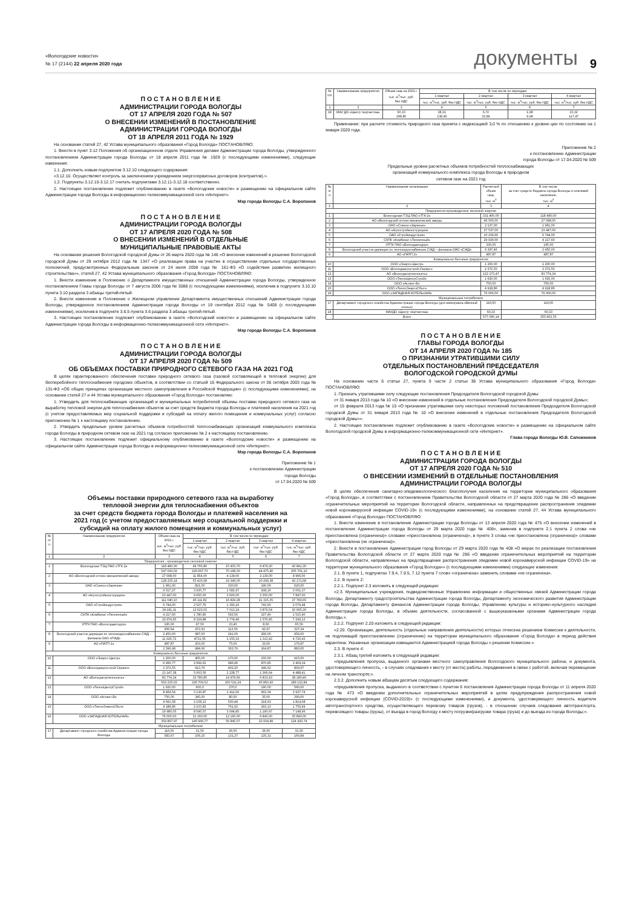«Вологодские новости»
№ 17 (2144) 22 апреля 2020 года
документы 9
П О С Т А Н О В Л Е Н И Е
АДМИНИСТРАЦИИ ГОРОДА ВОЛОГДЫ
ОТ 17 АПРЕЛЯ 2020 ГОДА № 507
О ВНЕСЕНИИ ИЗМЕНЕНИЙ В ПОСТАНОВЛЕНИЕ
АДМИНИСТРАЦИИ ГОРОДА ВОЛОГДЫ
ОТ 18 АПРЕЛЯ 2011 ГОДА № 1929
На основании статей 27, 42 Устава муниципального образования «Город Вологда» ПОСТАНОВЛЯЮ:
1. Внести в пункт 3.12 Положения об организационном отделе Управления делами Администрации города Вологды, утвержденного постановлением Администрации города Вологды от 18 апреля 2011 года № 1929 (с последующими изменениями), следующие изменения:
1.1. Дополнить новым подпунктом 3.12.10 следующего содержания:
«3.12.10. Осуществляет контроль за заключением учреждением энергосервисных договоров (контрактов).».
1.2. Подпункты 3.12.10-3.12.17 считать подпунктами 3.12.11-3.12.18 соответственно.
2. Настоящее постановление подлежит опубликованию в газете «Вологодские новости» и размещению на официальном сайте Администрации города Вологды в информационно-телекоммуникационной сети «Интернет».
Мэр города Вологды С.А. Воропанов
П О С Т А Н О В Л Е Н И Е
АДМИНИСТРАЦИИ ГОРОДА ВОЛОГДЫ
ОТ 17 АПРЕЛЯ 2020 ГОДА № 508
О ВНЕСЕНИИ ИЗМЕНЕНИЙ В ОТДЕЛЬНЫЕ
МУНИЦИПАЛЬНЫЕ ПРАВОВЫЕ АКТЫ
На основании решения Вологодской городской Думы от 26 марта 2020 года № 146 «О внесении изменений в решение Вологодской городской Думы от 29 октября 2012 года № 1347 «О реализации права на участие в осуществлении отдельных государственных полномочий, предусмотренных Федеральным законом от 24 июля 2008 года № 161-ФЗ «О содействии развитию жилищного строительства»», статей 27, 42 Устава муниципального образования «Город Вологда» ПОСТАНОВЛЯЮ:
1. Внести изменение в Положение о Департаменте имущественных отношений Администрации города Вологды, утвержденное постановлением Главы города Вологды от 7 августа 2006 года № 3088 (с последующими изменениями), исключив в подпункте 3.10.10 пункта 3.10 раздела 3 абзацы третий-пятый.
2. Внести изменение в Положение о Жилищном управлении Департамента имущественных отношений Администрации города Вологды, утвержденное постановлением Администрации города Вологды от 19 сентября 2012 года № 5408 (с последующими изменениями), исключив в подпункте 3.6.5 пункта 3.6 раздела 3 абзацы третий-пятый.
3. Настоящее постановление подлежит опубликованию в газете «Вологодский новости» и размещению на официальном сайте Администрации города Вологды в информационно-телекоммуникационной сети «Интернет».
Мэр города Вологды С.А. Воропанов
П О С Т А Н О В Л Е Н И Е
АДМИНИСТРАЦИИ ГОРОДА ВОЛОГДЫ
ОТ 17 АПРЕЛЯ 2020 ГОДА № 509
ОБ ОБЪЕМАХ ПОСТАВКИ ПРИРОДНОГО СЕТЕВОГО ГАЗА НА 2021 ГОД
В целях гарантированного обеспечения поставки природного сетевого газа (газовой составляющей в тепловой энергии) для бесперебойного теплоснабжения городских объектов, в соответствии со статьей 16 Федерального закона от 06 октября 2003 года № 131-ФЗ «Об общих принципах организации местного самоуправления в Российской Федерации» (с последующими изменениями), на основании статей 27 и 44 Устава муниципального образования «Город Вологда» постановляю:
1. Утвердить для теплоснабжающих организаций и муниципальных потребителей объемы поставки природного сетевого газа на выработку тепловой энергии для теплоснабжения объектов за счет средств бюджета города Вологды и платежей населения на 2021 год (с учетом предоставляемых мер социальной поддержки и субсидий на оплату жилого помещения и коммунальных услуг) согласно приложению № 1 к настоящему постановлению.
2. Утвердить предельные уровни расчетных объемов потребностей теплоснабжающих организаций коммунального комплекса города Вологды в природном сетевом газе на 2021 год согласно приложению № 2 к настоящему постановлению.
3. Настоящее постановление подлежит официальному опубликованию в газете «Вологодские новости» и размещению на официальном сайте Администрации города Вологды в информационно-телекоммуникационной сети «Интернет».
Мэр города Вологды С.А. Воропанов
Приложение № 1
к постановлению Администрации
города Вологды
от 17.04.2020 № 509
Объемы поставки природного сетевого газа на выработку
тепловой энергии для теплоснабжения объектов
за счет средств бюджета города Вологды и платежей населения на
2021 год (с учетом предоставляемых мер социальной поддержки и
субсидий на оплату жилого помещения и коммунальных услуг)
| № п/п | Наименование предприятия | Объем газа на 2021 г. тыс. м<sup>3</sup>/тыс. руб. без НДС | В том числе по периодам: | | | |
| --- | --- | --- | --- | --- | --- | --- |
| | | | 1 квартал | 2 квартал | 3 квартал | 4 квартал |
| | | | тыс. м<sup>3</sup>/тыс. руб. без НДС | тыс. м<sup>3</sup>/тыс. руб. без НДС | тыс. м<sup>3</sup>/тыс. руб. без НДС | тыс. м<sup>3</sup>/тыс. руб. без НДС |
| 1 | 2 | 3 | 4 | 5 | 6 | 7 |
| Предприятия - производители тепловой энергии | | | | | | |
| 1 | Вологодская ТЭЦ ПАО «ТГК-2» | 118 490,00 | 49 765,80 | 15 403,70 | 9 479,20 | 43 841,30 |
| | | 547 043,02 | 226 697,70 | 70 168,30 | 44 475,90 | 205 701,10 |
| 2 | АО «Вологодский оптико-механический завод» | 27 098,00 | 11 854,00 | 4 139,00 | 2 139,00 | 8 966,00 |
| | | 128 235,14 | 55 415,08 | 19 349,00 | 10 299,38 | 43 171,68 |
| 3 | ОАО «Совхоз «Заречье» | 1 961,00 | 821,00 | 330,00 | 190,00 | 620,00 |
| | | 9 517,27 | 3 935,77 | 1 581,97 | 938,16 | 3 061,37 |
| 4 | АО «Агростройконструкция» | 23 447,00 | 9 650,00 | 3 600,00 | 2 350,00 | 7 847,00 |
| | | 111 040,10 | 45 111,82 | 16 829,28 | 11 315,35 | 37 783,65 |
| 5 | ОАО «Стройиндустрия» | 6 744,00 | 2 527,76 | 1 393,16 | 743,60 | 2 079,48 |
| | | 34 181,11 | 12 623,03 | 7 013,24 | 3 879,54 | 10 665,30 |
| 6 | СХПК «Комбинат «Тепличный» | 4 217,60 | 1 780,80 | 593,50 | 327,40 | 1 515,90 |
| | | 19 974,95 | 8 324,88 | 2 774,49 | 1 576,45 | 7 299,13 |
| 7 | УПТК ПАО «Вологодавтодор» | 195,00 | 97,50 | 23,40 | 8,60 | 65,50 |
| | | 956,64 | 472,93 | 113,50 | 42,97 | 327,24 |
| 8 | Вологодский участок дирекции по тепловодоснабжению СЖД - филиала ОАО «РЖД» | 2 450,00 | 987,00 | 241,00 | 266,00 | 956,00 |
| | | 11 920,72 | 4731,55 | 1 155,32 | 1 313,42 | 4 720,43 |
| 9 | АО «ПАТП 2» | 487,87 | 203,00 | 75,00 | 33,00 | 176,87 |
| | | 2 396,98 | 984,66 | 363,79 | 164,87 | 883,65 |
| Коммунально-бытовые предприятия | | | | | | |
| 10 | ООО «Энерго-Центр» | 1 200,00 | 465,00 | 170,00 | 150,00 | 415,00 |
| | | 6 966,77 | 2 699,62 | 986,96 | 870,85 | 2 409,34 |
| 11 | ООО «Вологдаагрострой-Сервис» | 2 372,55 | 913,76 | 402,20 | 246,62 | 809,97 |
| | | 13 147,38 | 5 063,56 | 2 228,77 | 1 366,64 | 4 488,41 |
| 12 | АО «Вологдагортеплосеть» | 83 774,34 | 33 780,85 | 14 979,66 | 6 833,43 | 28 180,40 |
| | | 562 225,03 | 226 709,52 | 100 531,24 | 45 860,43 | 189 123,84 |
| 13 | ООО «ТеплоЦентрСтрой» | 1 620,00 | 600,0 | 270,0 | 190,00 | 560,00 |
| | | 8 469,54 | 3 136,87 | 1 411,59 | 993,34 | 2 927,74 |
| 14 | ООО «Аспект-В» | 750,00 | 345,00 | 80,00 | 35,00 | 290,00 |
| | | 4 691,58 | 2 158,13 | 500,44 | 218,93 | 1 814,08 |
| 15 | ООО «ТеплоЭнергоСбыт» | 4 188,86 | 2 103,82 | 761,92 | 293,13 | 1 759,99 |
| | | 19 980,05 | 8 545,57 | 3 094,85 | 1 190,67 | 7 148,96 |
| 16 | ООО «ЗАПАДНАЯ КОТЕЛЬНАЯ» | 76 000,00 | 31 160,00 | 12 160,00 | 6 840,00 | 25 840,00 |
| | | 359 867,97 | 145 666,77 | 56 845,57 | 32 934,89 | 124 420,74 |
| Муниципальные потребители | | | | | | |
| 17 | Департамент городского хозяйства Администрации города Вологды | 116,00 | 31,50 | 26,50 | 26,50 | 31,50 |
| | | 583,67 | 156,15 | 131,37 | 135,31 | 160,84 |
| № п/п | Наименование предприятия | Объем газа на 2021 г. тыс. м<sup>3</sup>/тыс. руб. без НДС | В том числе по периодам: | | | |
| --- | --- | --- | --- | --- | --- | --- |
| | | | 1 квартал | 2 квартал | 3 квартал | 4 квартал |
| | | | тыс. м<sup>3</sup>/тыс. руб. без НДС | тыс. м<sup>3</sup>/тыс. руб. без НДС | тыс. м<sup>3</sup>/тыс. руб. без НДС | тыс. м<sup>3</sup>/тыс. руб. без НДС |
| 1 | 2 | 3 | 4 | 5 | 6 | 7 |
| 18 | МАУ ДО «Центр творчества» | 60,33 298,80 | 28,31 138,46 | 6,72 32,89 | 1,98 9,98 | 23,32 117,47 |
Примечание: при расчете стоимость природного газа принята с индексацией 3,0 % по отношению к уровню цен по состоянию на 1 января 2020 года.
Приложение № 2
к постановлению Администрации
города Вологды от 17.04.2020 № 509
Предельные уровни расчетных объемов потребностей теплоснабжающих
организаций коммунального комплекса города Вологды в природном
сетевом газе на 2021 год
| № п/п | Наименование организации | Расчетный объем газа, тыс. м<sup>3</sup> | В том числе: за счет средств бюджета города Вологды и платежей населения, тыс. м<sup>3</sup> |
| --- | --- | --- | --- |
| 1 | 2 | 3 | 4 |
| Предприятия-производители тепловой энергии | | | |
| 1 | Вологодская ТЭЦ ПАО «ТГК-2» | 331 400,00 | 118 490,00 |
| 2 | АО «Вологодский оптико-механический завод» | 46 500,00 | 27 098,00 |
| 3 | ОАО «Совхоз «Заречье» | 2 137,00 | 1 961,00 |
| 4 | АО «Агростройконструкция» | 27 537,00 | 23 447,00 |
| 5 | ОАО «Стройиндустрия» | 10 159,60 | 6 744,00 |
| 6 | СХПК «Комбинат «Тепличный» | 29 930,00 | 4 217,60 |
| 7 | УПТК ПАО «Вологдавтодор» | 330,00 | 195,00 |
| 8 | Вологодский участок дирекции по тепловодоснабжению СЖД – филиала ОАО «СЖД» | 9 397,46 | 2 450,00 |
| 9 | АО «ПАТП 2» | 487,87 | 487,87 |
| Коммунально-бытовые предприятия | | | |
| 10 | ООО «Энерго-Центр» | 1 200,00 | 1 200,00 |
| 11 | ООО «Вологдаагрострой-Сервис» | 2 372,55 | 2 372,55 |
| 12 | АО «Вологдагортеплосеть» | 122 173,47 | 83 774,34 |
| 13 | ООО «ТеплоЦентрСтрой» | 1 620,00 | 1 620,00 |
| 14 | ООО «Аспект-В» | 750,00 | 750,00 |
| 15 | ООО «ТеплоЭнергоСбыт» | 4 918,86 | 4 918,86 |
| 16 | ООО «ЗАПАДНАЯ КОТЕЛЬНАЯ» | 76 000,00 | 76 000,00 |
| Муниципальные потребители | | | |
| 17 | Департамент городского хозяйства Администрации города Вологды (для мемориала «Вечный огонь») | 116,00 | 116,00 |
| 18 | МАУДО «Центр творчества» | 60,33 | 60,33 |
| | Всего | 677 090,14 | 355 902,55 |
П О С Т А Н О В Л Е Н И Е
ГЛАВЫ ГОРОДА ВОЛОГДЫ
ОТ 14 АПРЕЛЯ 2020 ГОДА № 185
О ПРИЗНАНИИ УТРАТИВШИМИ СИЛУ
ОТДЕЛЬНЫХ ПОСТАНОВЛЕНИЙ ПРЕДСЕДАТЕЛЯ
ВОЛОГОДСКОЙ ГОРОДСКОЙ ДУМЫ
На основании части 6 статьи 27, пункта 9 части 2 статьи 38 Устава муниципального образования «Город Вологда» ПОСТАНОВЛЯЮ:
1. Признать утратившими силу следующие постановления Председателя Вологодской городской Думы:
от 31 января 2013 года № 10 «О внесении изменений в отдельные постановления Председателя Вологодской городской Думы»;
от 15 февраля 2013 года № 15 «О признании утратившими силу некоторых положений постановления Председателя Вологодской городской Думы от 31 января 2013 года № 10 «О внесении изменений в отдельные постановления Председателя Вологодской городской Думы»».
2. Настоящее постановление подлежит опубликованию в газете «Вологодские новости» и размещению на официальном сайте Вологодской городской Думы в информационно-телекоммуникационной сети «Интернет».
Глава города Вологды Ю.В. Сапожников
П О С Т А Н О В Л Е Н И Е
АДМИНИСТРАЦИИ ГОРОДА ВОЛОГДЫ
ОТ 17 АПРЕЛЯ 2020 ГОДА № 510
О ВНЕСЕНИИ ИЗМЕНЕНИЙ В ОТДЕЛЬНЫЕ ПОСТАНОВЛЕНИЯ
АДМИНИСТРАЦИИ ГОРОДА ВОЛОГДЫ
В целях обеспечения санитарно-эпидемиологического благополучия населения на территории муниципального образования «Город Вологда», в соответствии с постановлением Правительства Вологодской области от 27 марта 2020 года № 286 «О введении ограничительных мероприятий на территории Вологодской области, направленных на предотвращение распространения эпидемии новой коронавирусной инфекции COVID-19» (с последующими изменениями), на основании статей 27, 44 Устава муниципального образования «Город Вологда» ПОСТАНОВЛЯЮ:
1. Внести изменение в постановление Администрации города Вологды от 13 апреля 2020 года № 475 «О внесении изменений в постановление Администрации города Вологды от 29 марта 2020 года № 408», заменив в подпункте 2.1 пункта 2 слова «не приостановлена (ограничена)» словами «приостановлена (ограничена)», в пункте 3 слова «не приостановлена (ограничена)» словами «приостановлена (не ограничена)».
2. Внести в постановление Администрации город Вологды от 29 марта 2020 года № 408 «О мерах по реализации постановления Правительства Вологодской области от 27 марта 2020 года № 286 «О введении ограничительных мероприятий на территории Вологодской области, направленных на предотвращение распространения эпидемии новой коронавирусной инфекции COVID-19» на территории муниципального образования «Город Вологда»» (с последующими изменениями) следующие изменения:
2.1. В пункте 1, подпунктах 7.9.4, 7.9.5, 7.12 пункта 7 слово «ограничена» заменить словами «не ограничена».
2.2. В пункте 2:
2.2.1. Подпункт 2.3 изложить в следующей редакции:
«2.3. Муниципальные учреждения, подведомственные Управлению информации и общественных связей Администрации города Вологды, Департаменту градостроительства Администрации города Вологды, Департаменту экономического развития Администрации города Вологды, Департаменту финансов Администрации города Вологды, Управлению культуры и историко-культурного наследия Администрации города Вологды, в объеме деятельности, согласованной с вышеуказанными органами Администрации города Вологды.».
2.2.2. Подпункт 2.20 изложить в следующей редакции:
«2.20. Организации, деятельность (отдельные направления деятельности) которых отнесена решением Комиссии к деятельности, не подлежащей приостановлению (ограничению) на территории муниципального образования «Город Вологда» в период действия карантина. Указанные организации извещаются Администрацией города Вологды о решении Комиссии.».
2.3. В пункте 4:
2.3.1. Абзац третий изложить в следующей редакции:
«предъявления пропуска, выданного органами местного самоуправления Вологодского муниципального района, и документа, удостоверяющего личность, - в случаях следования к месту (от места) работы, передвижения в связи с работой, включая перемещение на личном транспорте;».
2.3.2. Дополнить новым абзацем десятым следующего содержания:
«предъявления пропуска, выданного в соответствии с пунктом 6 постановления Администрации города Вологды от 11 апреля 2020 года № 473 «О введении дополнительных ограничительных мероприятий в целях предупреждения распространения новой коронавирусной инфекции (COVID-2019)» (с последующими изменениями), и документа, удостоверяющего личность водителя автотранспортного средства, осуществляющего перевозку товаров (грузов), - в отношении случаев следования автотранспорта, перевозящего товары (грузы), от въезда в город Вологду к месту погрузки/разгрузки товара (груза) и до выезда из города Вологды;».